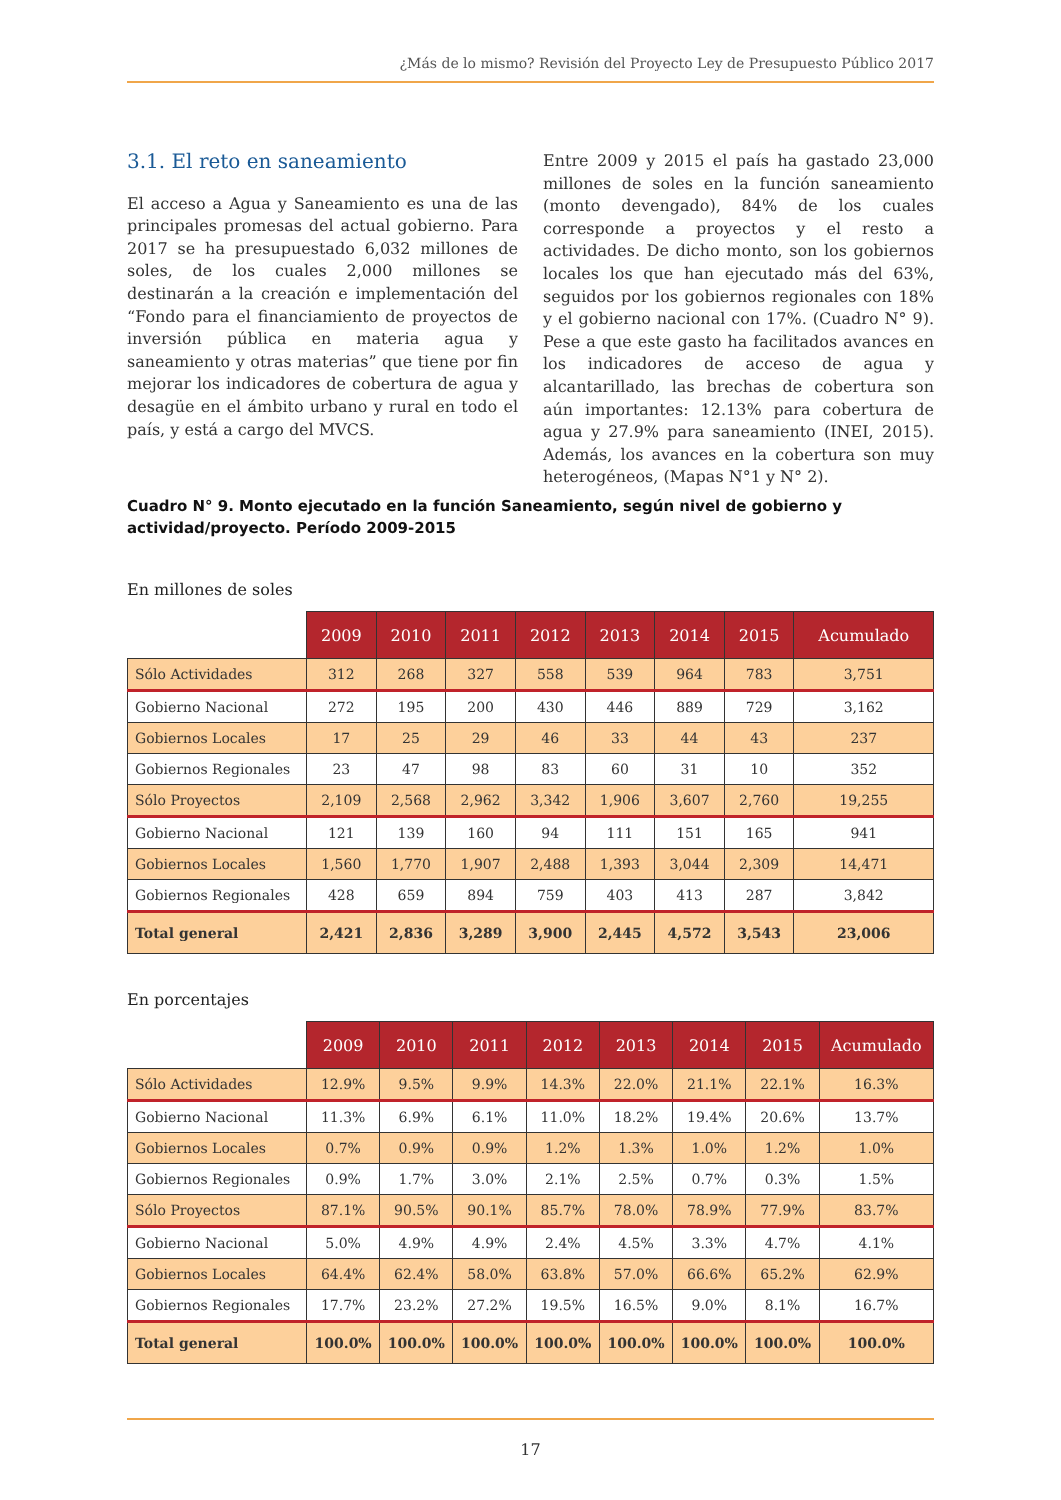¿Más de lo mismo? Revisión del Proyecto Ley de Presupuesto Público 2017
3.1. El reto en saneamiento
El acceso a Agua y Saneamiento es una de las principales promesas del actual gobierno. Para 2017 se ha presupuestado 6,032 millones de soles, de los cuales 2,000 millones se destinarán a la creación e implementación del “Fondo para el financiamiento de proyectos de inversión pública en materia agua y saneamiento y otras materias” que tiene por fin mejorar los indicadores de cobertura de agua y desagüe en el ámbito urbano y rural en todo el país, y está a cargo del MVCS.
Entre 2009 y 2015 el país ha gastado 23,000 millones de soles en la función saneamiento (monto devengado), 84% de los cuales corresponde a proyectos y el resto a actividades. De dicho monto, son los gobiernos locales los que han ejecutado más del 63%, seguidos por los gobiernos regionales con 18% y el gobierno nacional con 17%. (Cuadro N° 9). Pese a que este gasto ha facilitados avances en los indicadores de acceso de agua y alcantarillado, las brechas de cobertura son aún importantes: 12.13% para cobertura de agua y 27.9% para saneamiento (INEI, 2015). Además, los avances en la cobertura son muy heterogéneos, (Mapas N°1 y N° 2).
Cuadro N° 9. Monto ejecutado en la función Saneamiento, según nivel de gobierno y actividad/proyecto. Período 2009-2015
En millones de soles
| | 2009 | 2010 | 2011 | 2012 | 2013 | 2014 | 2015 | Acumulado |
| --- | --- | --- | --- | --- | --- | --- | --- | --- |
| Sólo Actividades | 312 | 268 | 327 | 558 | 539 | 964 | 783 | 3,751 |
| Gobierno Nacional | 272 | 195 | 200 | 430 | 446 | 889 | 729 | 3,162 |
| Gobiernos Locales | 17 | 25 | 29 | 46 | 33 | 44 | 43 | 237 |
| Gobiernos Regionales | 23 | 47 | 98 | 83 | 60 | 31 | 10 | 352 |
| Sólo Proyectos | 2,109 | 2,568 | 2,962 | 3,342 | 1,906 | 3,607 | 2,760 | 19,255 |
| Gobierno Nacional | 121 | 139 | 160 | 94 | 111 | 151 | 165 | 941 |
| Gobiernos Locales | 1,560 | 1,770 | 1,907 | 2,488 | 1,393 | 3,044 | 2,309 | 14,471 |
| Gobiernos Regionales | 428 | 659 | 894 | 759 | 403 | 413 | 287 | 3,842 |
| Total general | 2,421 | 2,836 | 3,289 | 3,900 | 2,445 | 4,572 | 3,543 | 23,006 |
En porcentajes
| | 2009 | 2010 | 2011 | 2012 | 2013 | 2014 | 2015 | Acumulado |
| --- | --- | --- | --- | --- | --- | --- | --- | --- |
| Sólo Actividades | 12.9% | 9.5% | 9.9% | 14.3% | 22.0% | 21.1% | 22.1% | 16.3% |
| Gobierno Nacional | 11.3% | 6.9% | 6.1% | 11.0% | 18.2% | 19.4% | 20.6% | 13.7% |
| Gobiernos Locales | 0.7% | 0.9% | 0.9% | 1.2% | 1.3% | 1.0% | 1.2% | 1.0% |
| Gobiernos Regionales | 0.9% | 1.7% | 3.0% | 2.1% | 2.5% | 0.7% | 0.3% | 1.5% |
| Sólo Proyectos | 87.1% | 90.5% | 90.1% | 85.7% | 78.0% | 78.9% | 77.9% | 83.7% |
| Gobierno Nacional | 5.0% | 4.9% | 4.9% | 2.4% | 4.5% | 3.3% | 4.7% | 4.1% |
| Gobiernos Locales | 64.4% | 62.4% | 58.0% | 63.8% | 57.0% | 66.6% | 65.2% | 62.9% |
| Gobiernos Regionales | 17.7% | 23.2% | 27.2% | 19.5% | 16.5% | 9.0% | 8.1% | 16.7% |
| Total general | 100.0% | 100.0% | 100.0% | 100.0% | 100.0% | 100.0% | 100.0% | 100.0% |
17